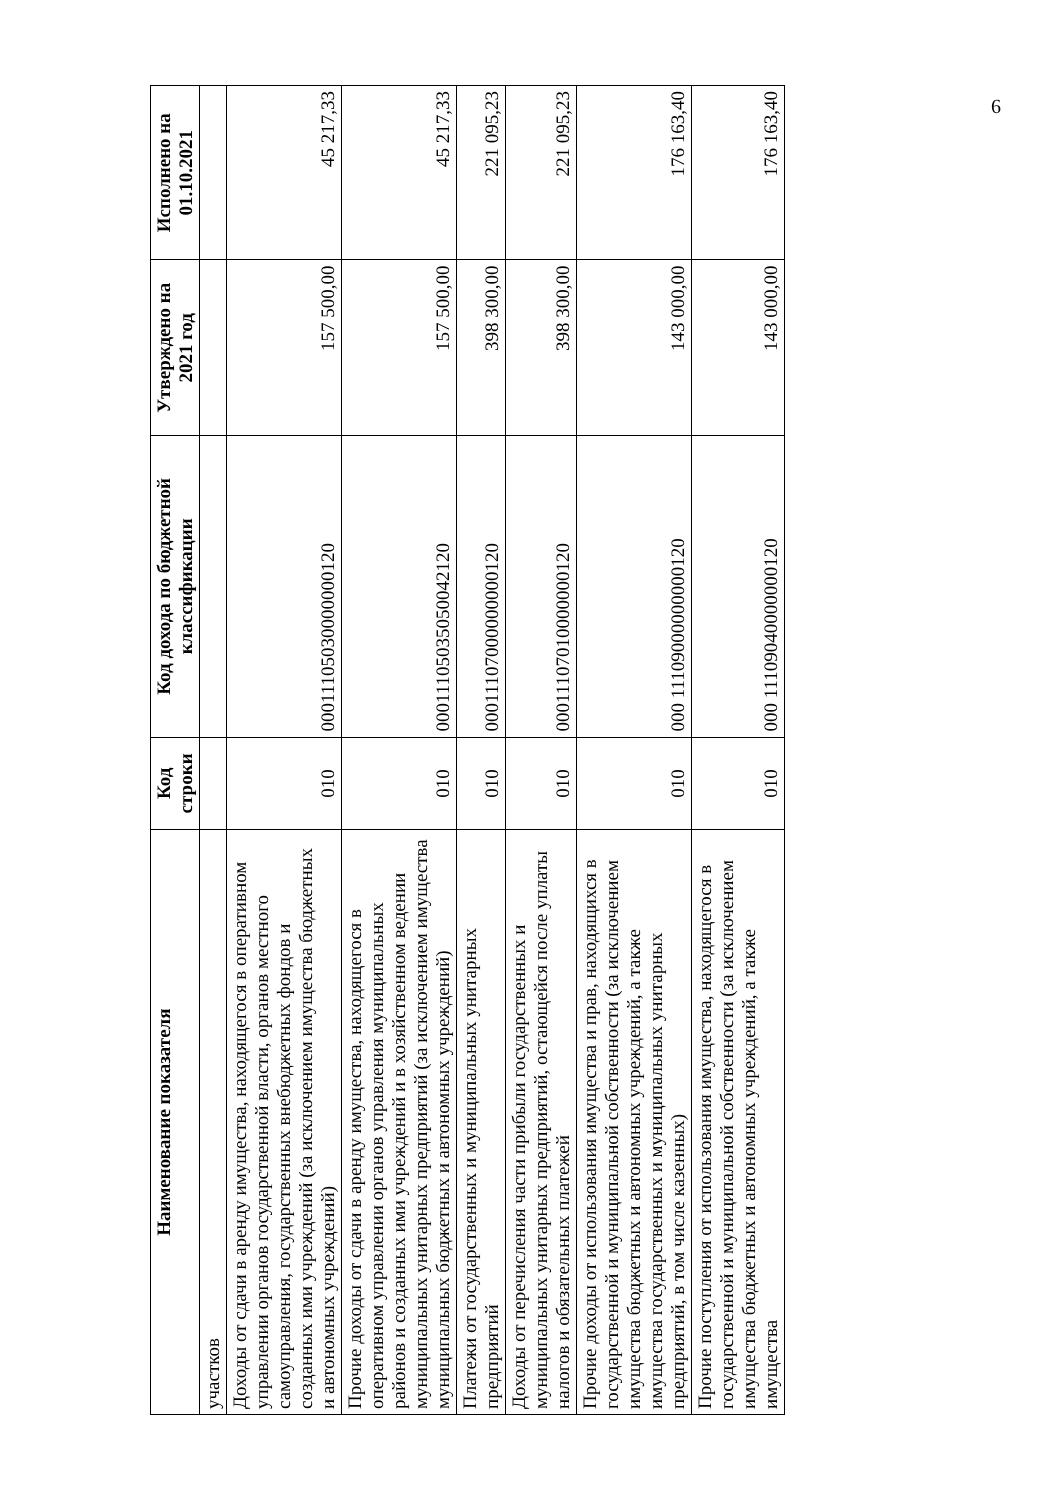| Наименование показателя | Код строки | Код дохода по бюджетной классификации | Утверждено на 2021 год | Исполнено на 01.10.2021 |
| --- | --- | --- | --- | --- |
| участков | | | | |
| Доходы от сдачи в аренду имущества, находящегося в оперативном управлении органов государственной власти, органов местного самоуправления, государственных внебюджетных фондов и созданных ими учреждений (за исключением имущества бюджетных и автономных учреждений) | 010 | 00011105030000000120 | 157 500,00 | 45 217,33 |
| Прочие доходы от сдачи в аренду имущества, находящегося в оперативном управлении органов управления муниципальных районов и созданных ими учреждений и в хозяйственном ведении муниципальных унитарных предприятий (за исключением имущества муниципальных бюджетных и автономных учреждений) | 010 | 00011105035050042120 | 157 500,00 | 45 217,33 |
| Платежи от государственных и муниципальных унитарных предприятий | 010 | 00011107000000000120 | 398 300,00 | 221 095,23 |
| Доходы от перечисления части прибыли государственных и муниципальных унитарных предприятий, остающейся после уплаты налогов и обязательных платежей | 010 | 00011107010000000120 | 398 300,00 | 221 095,23 |
| Прочие доходы от использования имущества и прав, находящихся в государственной и муниципальной собственности (за исключением имущества бюджетных и автономных учреждений, а также имущества государственных и муниципальных унитарных предприятий, в том числе казенных) | 010 | 000 11109000000000120 | 143 000,00 | 176 163,40 |
| Прочие поступления от использования имущества, находящегося в государственной и муниципальной собственности (за исключением имущества бюджетных и автономных учреждений, а также имущества | 010 | 000 11109040000000120 | 143 000,00 | 176 163,40 |
6